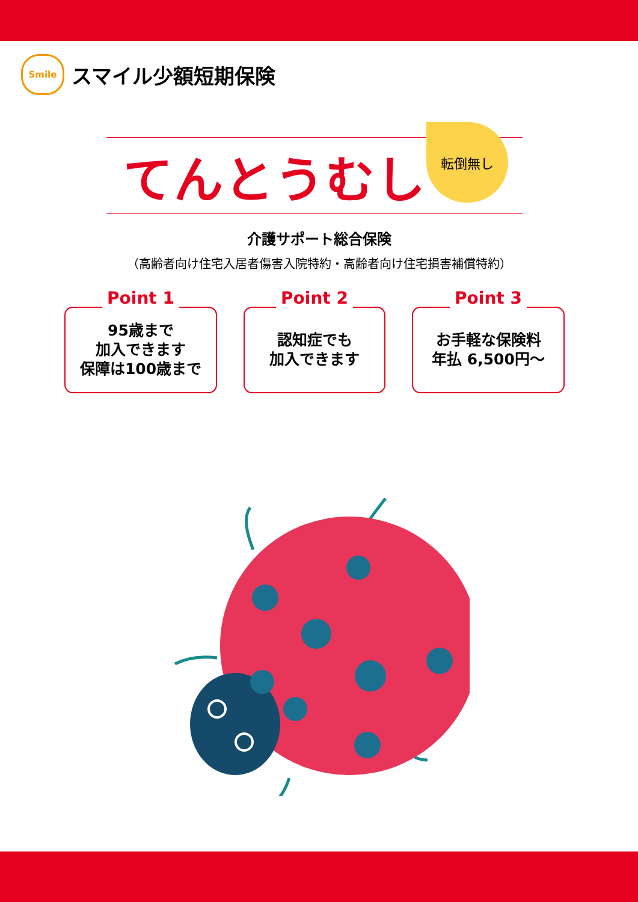Smile
スマイル少額短期保険
てんとうむし
転倒無し
介護サポート総合保険
（高齢者向け住宅入居者傷害入院特約・高齢者向け住宅損害補償特約）
Point 1
95歳まで
加入できます
保障は100歳まで
Point 2
認知症でも
加入できます
Point 3
お手軽な保険料
年払 6,500円～